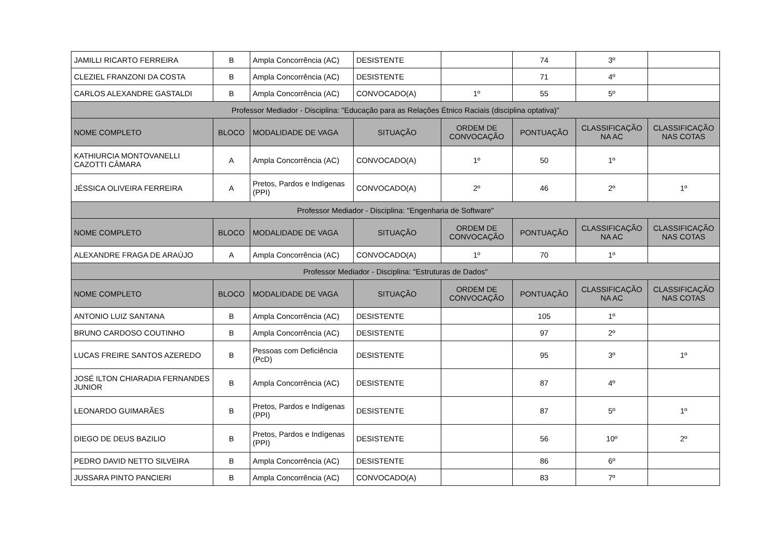| JAMILLI RICARTO FERREIRA | B | Ampla Concorrência (AC) | DESISTENTE | | 74 | 3º | |
| CLEZIEL FRANZONI DA COSTA | B | Ampla Concorrência (AC) | DESISTENTE | | 71 | 4º | |
| CARLOS ALEXANDRE GASTALDI | B | Ampla Concorrência (AC) | CONVOCADO(A) | 1º | 55 | 5º | |
| Professor Mediador - Disciplina: "Educação para as Relações Étnico Raciais (disciplina optativa)" | | | | | | | |
| NOME COMPLETO | BLOCO | MODALIDADE DE VAGA | SITUAÇÃO | ORDEM DE CONVOCAÇÃO | PONTUAÇÃO | CLASSIFICAÇÃO NA AC | CLASSIFICAÇÃO NAS COTAS |
| KATHIURCIA MONTOVANELLI CAZOTTI CÂMARA | A | Ampla Concorrência (AC) | CONVOCADO(A) | 1º | 50 | 1º | |
| JÉSSICA OLIVEIRA FERREIRA | A | Pretos, Pardos e Indígenas (PPI) | CONVOCADO(A) | 2º | 46 | 2º | 1º |
| Professor Mediador - Disciplina: "Engenharia de Software" | | | | | | | |
| NOME COMPLETO | BLOCO | MODALIDADE DE VAGA | SITUAÇÃO | ORDEM DE CONVOCAÇÃO | PONTUAÇÃO | CLASSIFICAÇÃO NA AC | CLASSIFICAÇÃO NAS COTAS |
| ALEXANDRE FRAGA DE ARAÚJO | A | Ampla Concorrência (AC) | CONVOCADO(A) | 1º | 70 | 1º | |
| Professor Mediador - Disciplina: "Estruturas de Dados" | | | | | | | |
| NOME COMPLETO | BLOCO | MODALIDADE DE VAGA | SITUAÇÃO | ORDEM DE CONVOCAÇÃO | PONTUAÇÃO | CLASSIFICAÇÃO NA AC | CLASSIFICAÇÃO NAS COTAS |
| ANTONIO LUIZ SANTANA | B | Ampla Concorrência (AC) | DESISTENTE | | 105 | 1º | |
| BRUNO CARDOSO COUTINHO | B | Ampla Concorrência (AC) | DESISTENTE | | 97 | 2º | |
| LUCAS FREIRE SANTOS AZEREDO | B | Pessoas com Deficiência (PcD) | DESISTENTE | | 95 | 3º | 1º |
| JOSÉ ILTON CHIARADIA FERNANDES JUNIOR | B | Ampla Concorrência (AC) | DESISTENTE | | 87 | 4º | |
| LEONARDO GUIMARÃES | B | Pretos, Pardos e Indígenas (PPI) | DESISTENTE | | 87 | 5º | 1º |
| DIEGO DE DEUS BAZILIO | B | Pretos, Pardos e Indígenas (PPI) | DESISTENTE | | 56 | 10º | 2º |
| PEDRO DAVID NETTO SILVEIRA | B | Ampla Concorrência (AC) | DESISTENTE | | 86 | 6º | |
| JUSSARA PINTO PANCIERI | B | Ampla Concorrência (AC) | CONVOCADO(A) | | 83 | 7º | |